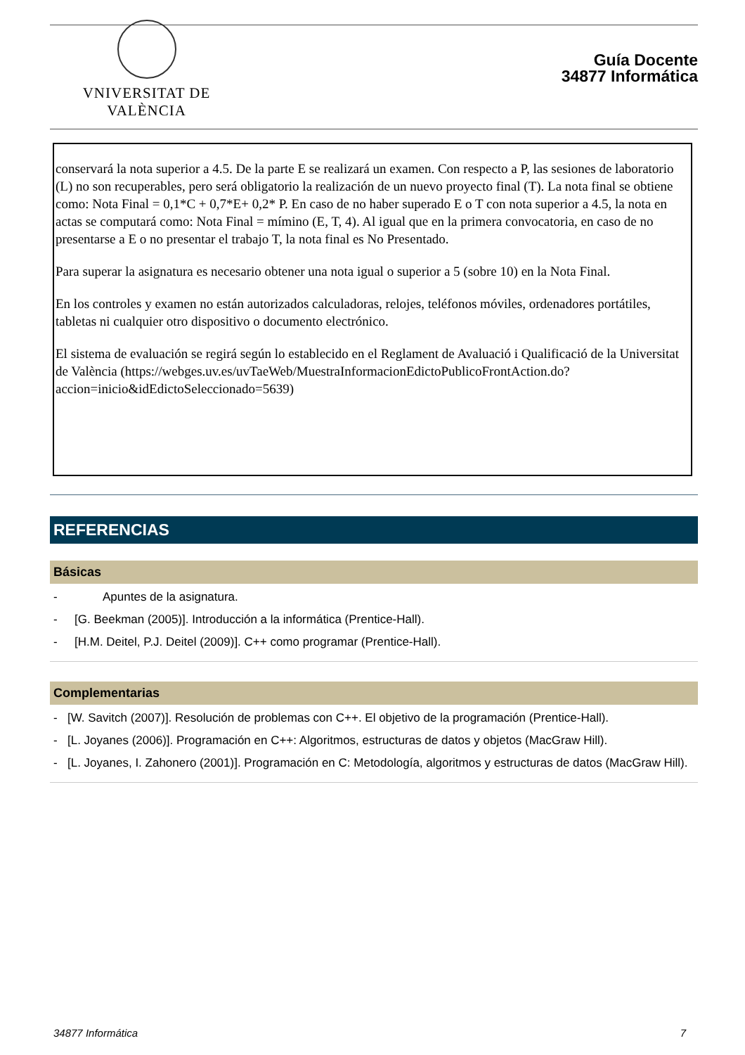VNIVERSITAT DE VALÈNCIA
Guía Docente
34877 Informática
conservará la nota superior a 4.5. De la parte E se realizará un examen. Con respecto a P, las sesiones de laboratorio (L) no son recuperables, pero será obligatorio la realización de un nuevo proyecto final (T). La nota final se obtiene como: Nota Final = 0,1*C + 0,7*E+ 0,2* P. En caso de no haber superado E o T con nota superior a 4.5, la nota en actas se computará como: Nota Final = mímino (E, T, 4). Al igual que en la primera convocatoria, en caso de no presentarse a E o no presentar el trabajo T, la nota final es No Presentado.
Para superar la asignatura es necesario obtener una nota igual o superior a 5 (sobre 10) en la Nota Final.
En los controles y examen no están autorizados calculadoras, relojes, teléfonos móviles, ordenadores portátiles, tabletas ni cualquier otro dispositivo o documento electrónico.
El sistema de evaluación se regirá según lo establecido en el Reglament de Avaluació i Qualificació de la Universitat de València (https://webges.uv.es/uvTaeWeb/MuestraInformacionEdictoPublicoFrontAction.do?accion=inicio&idEdictoSeleccionado=5639)
REFERENCIAS
Básicas
- Apuntes de la asignatura.
- [G. Beekman (2005)]. Introducción a la informática (Prentice-Hall).
- [H.M. Deitel, P.J. Deitel (2009)]. C++ como programar (Prentice-Hall).
Complementarias
- [W. Savitch (2007)]. Resolución de problemas con C++. El objetivo de la programación (Prentice-Hall).
- [L. Joyanes (2006)]. Programación en C++: Algoritmos, estructuras de datos y objetos (MacGraw Hill).
- [L. Joyanes, I. Zahonero (2001)]. Programación en C: Metodología, algoritmos y estructuras de datos (MacGraw Hill).
34877 Informática 7